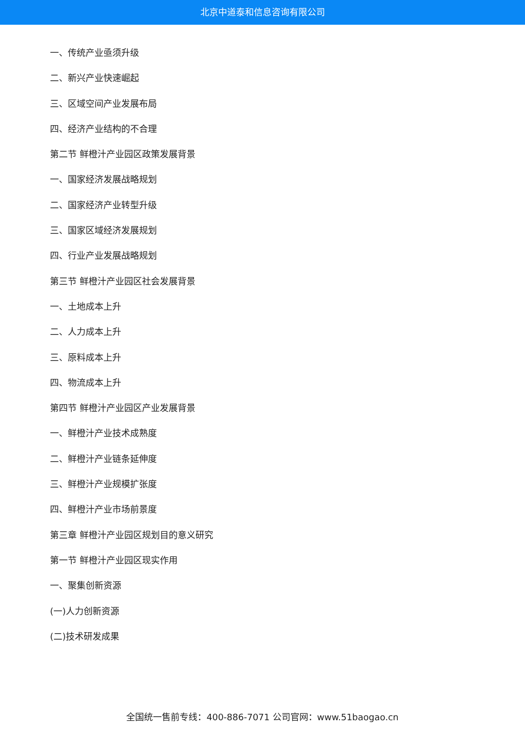北京中道泰和信息咨询有限公司
一、传统产业亟须升级
二、新兴产业快速崛起
三、区域空间产业发展布局
四、经济产业结构的不合理
第二节 鲜橙汁产业园区政策发展背景
一、国家经济发展战略规划
二、国家经济产业转型升级
三、国家区域经济发展规划
四、行业产业发展战略规划
第三节 鲜橙汁产业园区社会发展背景
一、土地成本上升
二、人力成本上升
三、原料成本上升
四、物流成本上升
第四节 鲜橙汁产业园区产业发展背景
一、鲜橙汁产业技术成熟度
二、鲜橙汁产业链条延伸度
三、鲜橙汁产业规模扩张度
四、鲜橙汁产业市场前景度
第三章 鲜橙汁产业园区规划目的意义研究
第一节 鲜橙汁产业园区现实作用
一、聚集创新资源
(一)人力创新资源
(二)技术研发成果
全国统一售前专线：400-886-7071 公司官网：www.51baogao.cn